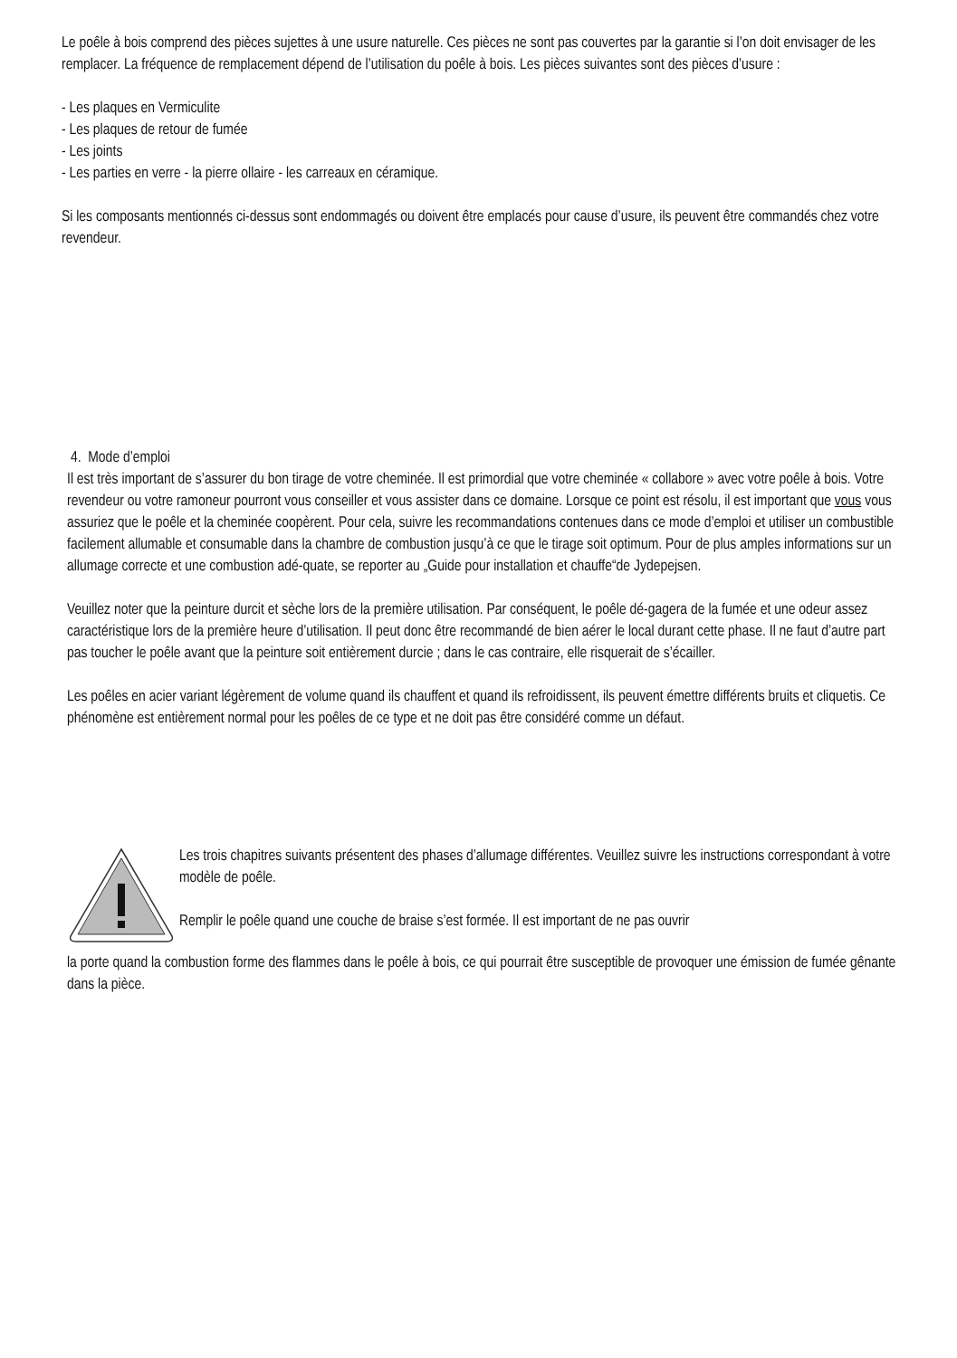Le poêle à bois comprend des pièces sujettes à une usure naturelle. Ces pièces ne sont pas couvertes par la garantie si l’on doit envisager de les remplacer. La fréquence de remplacement dépend de l’utilisation du poêle à bois. Les pièces suivantes sont des pièces d’usure :
- Les plaques en Vermiculite
- Les plaques de retour de fumée
- Les joints
- Les parties en verre - la pierre ollaire - les carreaux en céramique.
Si les composants mentionnés ci-dessus sont endommagés ou doivent être emplacés pour cause d’usure, ils peuvent être commandés chez votre revendeur.
4. Mode d’emploi
Il est très important de s’assurer du bon tirage de votre cheminée. Il est primordial que votre cheminée « collabore » avec votre poêle à bois. Votre revendeur ou votre ramoneur pourront vous conseiller et vous assister dans ce domaine. Lorsque ce point est résolu, il est important que vous vous assuriez que le poêle et la cheminée coopèrent. Pour cela, suivre les recommandations contenues dans ce mode d’emploi et utiliser un combustible facilement allumable et consumable dans la chambre de combustion jusqu’à ce que le tirage soit optimum. Pour de plus amples informations sur un allumage correcte et une combustion adé-quate, se reporter au „Guide pour installation et chauffe“de Jydepejsen.
Veuillez noter que la peinture durcit et sèche lors de la première utilisation. Par conséquent, le poêle dé-gagera de la fumée et une odeur assez caractéristique lors de la première heure d’utilisation. Il peut donc être recommandé de bien aérer le local durant cette phase. Il ne faut d’autre part pas toucher le poêle avant que la peinture soit entièrement durcie ; dans le cas contraire, elle risquerait de s’écailler.
Les poêles en acier variant légèrement de volume quand ils chauffent et quand ils refroidissent, ils peuvent émettre différents bruits et cliquetis. Ce phénomène est entièrement normal pour les poêles de ce type et ne doit pas être considéré comme un défaut.
Les trois chapitres suivants présentent des phases d’allumage différentes. Veuillez suivre les instructions correspondant à votre modèle de poêle.
Remplir le poêle quand une couche de braise s’est formée. Il est important de ne pas ouvrir
la porte quand la combustion forme des flammes dans le poêle à bois, ce qui pourrait être susceptible de provoquer une émission de fumée gênante dans la pièce.